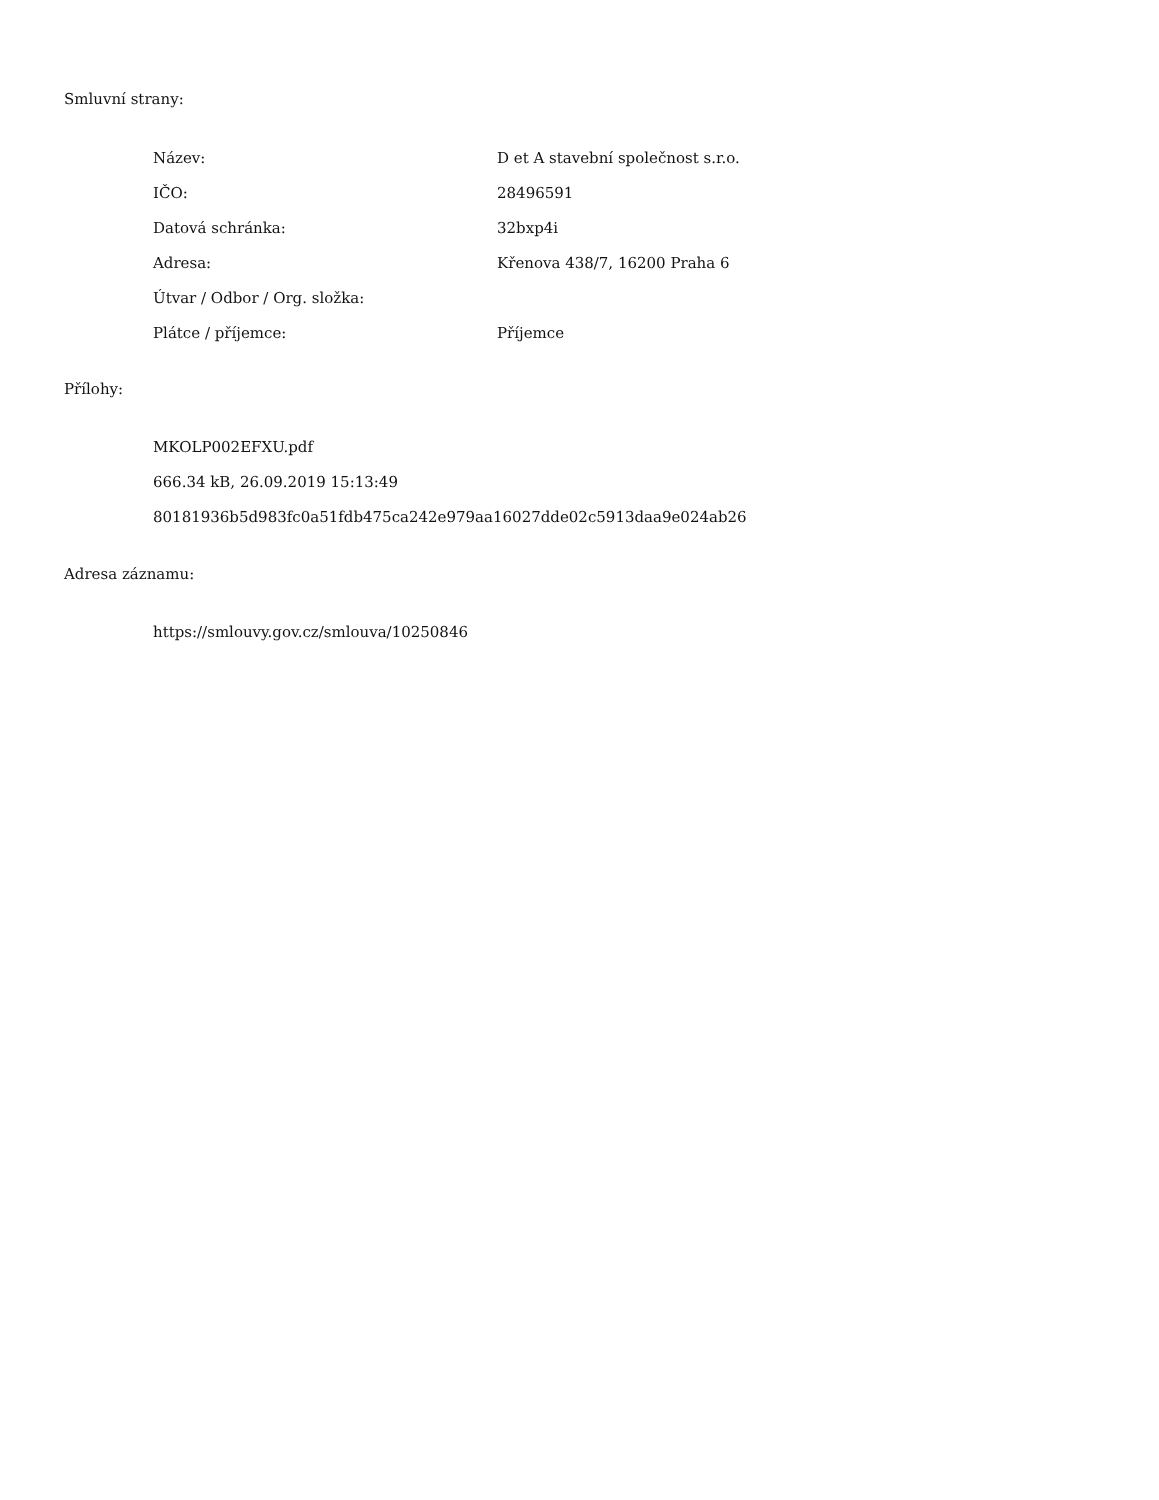Smluvní strany:
| Název: | D et A stavební společnost s.r.o. |
| IČO: | 28496591 |
| Datová schránka: | 32bxp4i |
| Adresa: | Křenova 438/7, 16200 Praha 6 |
| Útvar / Odbor / Org. složka: | |
| Plátce / příjemce: | Příjemce |
Přílohy:
MKOLP002EFXU.pdf
666.34 kB, 26.09.2019 15:13:49
80181936b5d983fc0a51fdb475ca242e979aa16027dde02c5913daa9e024ab26
Adresa záznamu:
https://smlouvy.gov.cz/smlouva/10250846